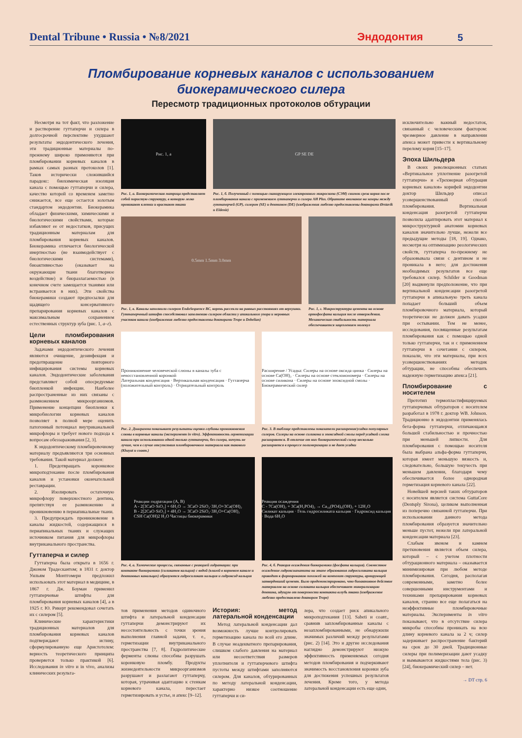Dental Tribune • Russia • №8/2021 Эндодонтия 5
Пломбирование корневых каналов с использованием
биокерамического силера
Пересмотр традиционных протоколов обтурации
Несмотря на тот факт, что разложение и растворение гуттаперчи и силера в долгосрочной перспективе ухудшают результаты эндодонтического лечения, эти традиционные материалы по-прежнему широко применяются при пломбировании корневых каналов в рамках самых разных протоколов [1]. Таков исторически сложившийся парадокс: биохимическая изоляция канала с помощью гуттаперчи и силера, качество которой со временем заметно снижается, все еще остается золотым стандартом эндодонтии. Биокерамика обладает физическими, химическими и биологическими свойствами, которые избавляют ее от недостатков, присущих традиционным материалам для пломбирования корневых каналов. Биокерамика отличается биологической инертностью (не взаимодействует с биологическими системами), биоактивностью (оказывает на окружающие ткани благотворное воздействие) и биоразлагаемостью (в конечном счете замещается тканями или встраивается в них). Эти свойства биокерамики создают предпосылки для щадящего консервативного препарирования корневых каналов с максимальным сохранением естественных структур зуба (рис. 1, а–г).
Цели пломбирования корневых каналов
Задачами эндодонтического лечения являются очищение, дезинфекция и предотвращение повторного инфицирования системы корневых каналов. Эндодонтические заболевания представляют собой опосредуемые биопленкой инфекции. Наиболее распространенные из них связаны с размножением микроорганизмов. Применение концепции биопленки к микробиологии корневых каналов позволяет в полной мере оценить патогенный потенциал внутриканальной микрофлоры и требует нового подхода к вопросам обеззараживания [2, 3].
К эндодонтическому пломбировочному материалу предъявляются три основных требования. Такой материал должен:
1. Предотвращать коронковое микроподтекание после пломбирования каналов и установки окончательной реставрации.
2. Изолировать остаточную микрофлору поверхностного дентина, препятствуя ее размножению и проникновению в периапикальные ткани.
3. Предупреждать проникновение в каналы жидкостей, содержащихся в периапикальных тканях и служащих источником питания для микрофлоры внутриканального пространства.
Гуттаперча и силер
Гуттаперча была открыта в 1656 г. Джоном Традескантом; в 1831 г. доктор Уильям Монтгомери предложил использовать этот материал в медицине, в 1867 г. Дж. Боуман применил гуттаперчевые штифты для пломбирования корневых каналов [4], а в 1925 г. Ю. Рикерт рекомендовал сочетать их с силером [5].
Клинические характеристики традиционных материалов для пломбирования корневых каналов подтверждают истину, сформулированную еще Аристотелем: верность теоретического принципа проверяется только практикой [6]. Исследования in vitro и in vivo, анализы клинических результа-
Рис. 1, а
Рис. 1, а. Биокерамическая матрица представляет собой пористую структуру, в которую легко проникают клетки и врастают ткани
GP SE DE
Рис. 1, б. Полученный с помощью сканирующего электронного микроскопа (СЭМ) снимок среза корня после пломбирования канала с применением гуттаперчи и силера AH Plus. Обратите внимание на зазоры между гуттаперчей (GP), силером (SE) и дентином (DE) (изображения любезно предоставлены докторами Ørstavik и Eldeniz)
0.5mm 1.5mm 3.0mm
Рис. 1, в. Каналы заполнили силером EndoSequence BC, корень рассекли на равных расстояниях от верхушки. Гуттаперчевый штифт способствовал заполнению силером области у апикального упора и неровных участков канала (изображения любезно предоставлены докторами Trope и Debelian)
Рис. 1, г. Микроструктура цемента на основе ортофосфата кальция после отверждения. Механическая стабильность материала обеспечивается зацеплением молекул
Проникновение человеческой слюны в каналы зуба с невосстановленной коронкой
Латеральная конденсация · Вертикальная конденсация · Гуттаперча (положительный контроль) · Отрицательный контроль
Рис. 2. Диаграмма показывает результаты оценки глубины проникновения слюны в корневые каналы (эксперимент in vitro). Эффективность герметизации канала при использовании одной только гуттаперчи, без силера, ничуть не лучше, чем в случае отсутствия пломбировочного материала как такового (Khayat и соавт.)
Расширение / Усадка: Силеры на основе оксида цинка · Силеры на основе Ca(OH)₂ · Силеры на основе стеклоиономера · Силеры на основе силикона · Силеры на основе эпоксидной смолы · Биокерамический силер
Рис. 3. В таблице представлены показатели расширения/усадки популярных силеров. Силеры на основе силикона и эпоксидной смолы перед усадкой слегка расширяются. В отличие от них биокерамический силер несколько расширяется в процессе полимеризации и не дает усадки
Реакции гидратации (A, B)
A - 2[3CaO·SiO₂] + 6H₂O → 3CaO·2SiO₂·3H₂O+3Ca(OH)₂
B - 2[2CaO·SiO₂] + 4H₂O → 3CaO·2SiO₂·3H₂O+Ca(OH)₂
CSH Ca(OH)2 H₂O Частицы биокерамики
Рис. 4, а. Химические процессы, связанные с реакцией гидратации: при контакте биокерамики (силикатов кальция) с водой (влагой в корневом канале и дентинных канальцах) образуются гидросиликат кальция и гидроксид кальция
Реакция осаждения
C - 7Ca(OH)₂ + 3Ca(H₂PO4)₂ → Ca₁₀(PO4)₆(OH)₂ + 12H₂O
Силикат кальция · Гель гидросиликата кальция · Гидроксид кальция · Вода 6H₂O
Рис. 4, б. Реакция осаждения биокерамики (фосфата кальция). Совместное осаждение гидроксиапатита на этапе образования гидросиликата кальция приводит к формированию похожей на композит структуры, армирующей затвердевший цемент. Было продемонстрировано, что биоактивное действие материалов на основе силиката кальция обеспечивает минерализацию дентина, идущую от поверхности контакта вглубь ткани (изображение любезно предоставлено доктором Trope)
тов применения методов одиночного штифта и латеральной конденсации гуттаперчи демонстрируют их несостоятельность с точки зрения выполнения главной задачи, т. е., герметизации внутриканального пространства [7, 8]. Гидролитические ферменты слюны способны разрушать коронковую пломбу. Продукты жизнедеятельности микроорганизмов разрушают и разлагают гуттаперчу, которая, утрачивая адаптацию к стенкам корневого канала, перестает герметизировать и устье, и апекс [9–12].
История: метод латеральной конденсации
Метод латеральной конденсации дал возможность лучше контролировать герметизацию канала по всей его длине. В случае неадекватного препарирования, слишком слабого давления на материал или несоответствия размеров уплотнителя и гуттаперчевого штифта пустоты между штифтами заполняются силером. Для каналов, обтурированных по методу латеральной конденсации, характерно низкое соотношение гуттаперчи и си-
лера, что создает риск апикального микроподтекания [13]. Sabeti и соавт., сравнив запломбированные каналы с незапломбированными, не обнаружили значимых различий между результатами (рис. 2) [14]. Это и другие исследования наглядно демонстрируют низкую эффективность применяемых сегодня методов пломбирования и подчеркивают значимость восстановления коронки зуба для достижения успешных результатов лечения. Кроме того, у метода латеральной конденсации есть еще один,
исключительно важный недостаток, связанный с человеческим фактором: чрезмерное давление в направлении апекса может привести к вертикальному перелому корня [15–17].
Эпоха Шильдера
В своих революционных статьях «Вертикальное уплотнение разогретой гуттаперчи» и «Трехмерная обтурация корневых каналов» корифей эндодонтии доктор Шильдер описал усовершенствованный способ пломбирования. Вертикальная конденсация разогретой гуттаперчи позволила адаптировать этот материал к микроструктурной анатомии корневых каналов значительно лучше, нежели все предыдущие методы [18, 19]. Однако, несмотря на оптимизацию реологических свойств, гуттаперча по-прежнему не образовывала связи с дентином и не проникала в него; для достижения необходимых результатов все еще требовался силер. Schilder и Goodman [20] выдвинули предположение, что при вертикальной конденсации разогретой гуттаперчи в апикальную треть канала попадает больший объем пломбировочного материала, который теоретически не должен давать усадки при остывании. Тем не менее, исследования, посвященные результатам пломбирования как с помощью одной только гуттаперчи, так и с применением гуттаперчи в сочетании с силером, показали, что эти материалы, при всех усовершенствованиях методик обтурации, не способны обеспечить надежную герметизацию апекса [21].
Пломбирование с носителем
Прототип термопластифицируемых гуттаперчевых обтураторов с носителем разработал в 1978 г. доктор WB. Johnson. Традиционно в эндодонтии применялась бета-форма гуттаперчи, отличающаяся большей стабильностью и прочностью при меньшей липкости. Для пломбирования с помощью носителя была выбрана альфа-форма гуттаперчи, которая имеет меньшую вязкость и, следовательно, большую текучесть при меньшем давлении, благодаря чему обеспечивается более однородная герметизация корневого канала [22].
Новейшей версией таких обтураторов с носителем является система GuttaCore (Dentsply Sirona), целиком выполненная из поперечно связанной гуттаперчи. При использовании данного метода пломбирования образуется значительно меньше пустот, нежели при латеральной конденсации материала [23].
Слабым звеном и камнем преткновения является объем силера, который – с учетом плотности обтурационного материала – оказывается минимизирован при любом методе пломбирования. Сегодня, располагая современными, заметно более совершенными инструментами и техниками препарирования корневых каналов, странно все еще полагаться на неэффективные пломбировочные материалы. Эксперименты in vitro показывают, что в отсутствие силера микробы способны проникать на всю длину корневого канала за 2 ч; силер задерживает распространение бактерий на срок до 30 дней. Традиционные силеры при полимеризации дают усадку и вымываются жидкостями тела (рис. 3) [24], биокерамический силер – нет.
→ DT стр. 6